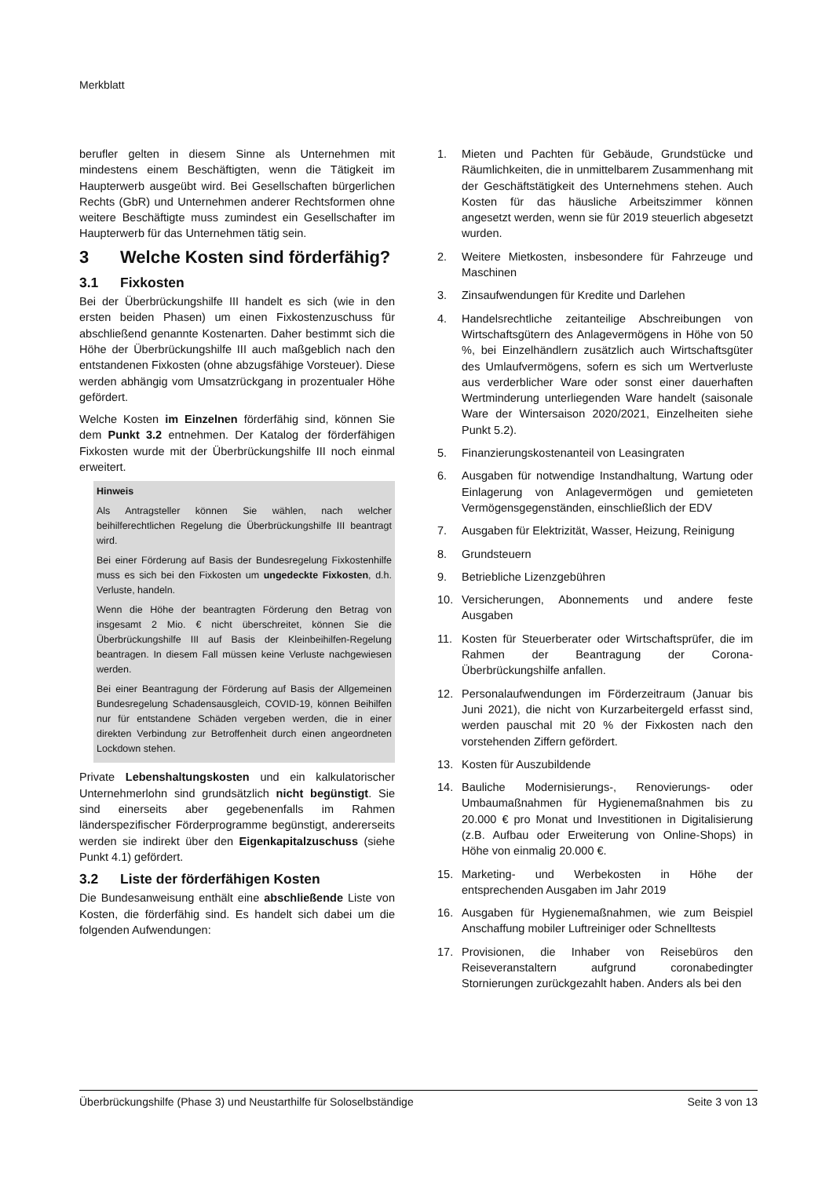Merkblatt
berufler gelten in diesem Sinne als Unternehmen mit mindestens einem Beschäftigten, wenn die Tätigkeit im Haupterwerb ausgeübt wird. Bei Gesellschaften bürgerlichen Rechts (GbR) und Unternehmen anderer Rechtsformen ohne weitere Beschäftigte muss zumindest ein Gesellschafter im Haupterwerb für das Unternehmen tätig sein.
3 Welche Kosten sind förderfähig?
3.1 Fixkosten
Bei der Überbrückungshilfe III handelt es sich (wie in den ersten beiden Phasen) um einen Fixkostenzuschuss für abschließend genannte Kostenarten. Daher bestimmt sich die Höhe der Überbrückungshilfe III auch maßgeblich nach den entstandenen Fixkosten (ohne abzugsfähige Vorsteuer). Diese werden abhängig vom Umsatzrückgang in prozentualer Höhe gefördert.
Welche Kosten im Einzelnen förderfähig sind, können Sie dem Punkt 3.2 entnehmen. Der Katalog der förderfähigen Fixkosten wurde mit der Überbrückungshilfe III noch einmal erweitert.
Hinweis
Als Antragsteller können Sie wählen, nach welcher beihilferechtlichen Regelung die Überbrückungshilfe III beantragt wird.
Bei einer Förderung auf Basis der Bundesregelung Fixkostenhilfe muss es sich bei den Fixkosten um ungedeckte Fixkosten, d.h. Verluste, handeln.
Wenn die Höhe der beantragten Förderung den Betrag von insgesamt 2 Mio. € nicht überschreitet, können Sie die Überbrückungshilfe III auf Basis der Kleinbeihilfen-Regelung beantragen. In diesem Fall müssen keine Verluste nachgewiesen werden.
Bei einer Beantragung der Förderung auf Basis der Allgemeinen Bundesregelung Schadensausgleich, COVID-19, können Beihilfen nur für entstandene Schäden vergeben werden, die in einer direkten Verbindung zur Betroffenheit durch einen angeordneten Lockdown stehen.
Private Lebenshaltungskosten und ein kalkulatorischer Unternehmerlohn sind grundsätzlich nicht begünstigt. Sie sind einerseits aber gegebenenfalls im Rahmen länderspezifischer Förderprogramme begünstigt, andererseits werden sie indirekt über den Eigenkapitalzuschuss (siehe Punkt 4.1) gefördert.
3.2 Liste der förderfähigen Kosten
Die Bundesanweisung enthält eine abschließende Liste von Kosten, die förderfähig sind. Es handelt sich dabei um die folgenden Aufwendungen:
1. Mieten und Pachten für Gebäude, Grundstücke und Räumlichkeiten, die in unmittelbarem Zusammenhang mit der Geschäftstätigkeit des Unternehmens stehen. Auch Kosten für das häusliche Arbeitszimmer können angesetzt werden, wenn sie für 2019 steuerlich abgesetzt wurden.
2. Weitere Mietkosten, insbesondere für Fahrzeuge und Maschinen
3. Zinsaufwendungen für Kredite und Darlehen
4. Handelsrechtliche zeitanteilige Abschreibungen von Wirtschaftsgütern des Anlagevermögens in Höhe von 50 %, bei Einzelhändlern zusätzlich auch Wirtschaftsgüter des Umlaufvermögens, sofern es sich um Wertverluste aus verderblicher Ware oder sonst einer dauerhaften Wertminderung unterliegenden Ware handelt (saisonale Ware der Wintersaison 2020/2021, Einzelheiten siehe Punkt 5.2).
5. Finanzierungskostenanteil von Leasingraten
6. Ausgaben für notwendige Instandhaltung, Wartung oder Einlagerung von Anlagevermögen und gemieteten Vermögensgegenständen, einschließlich der EDV
7. Ausgaben für Elektrizität, Wasser, Heizung, Reinigung
8. Grundsteuern
9. Betriebliche Lizenzgebühren
10. Versicherungen, Abonnements und andere feste Ausgaben
11. Kosten für Steuerberater oder Wirtschaftsprüfer, die im Rahmen der Beantragung der Corona-Überbrückungshilfe anfallen.
12. Personalaufwendungen im Förderzeitraum (Januar bis Juni 2021), die nicht von Kurzarbeitergeld erfasst sind, werden pauschal mit 20 % der Fixkosten nach den vorstehenden Ziffern gefördert.
13. Kosten für Auszubildende
14. Bauliche Modernisierungs-, Renovierungs- oder Umbaumaßnahmen für Hygienemaßnahmen bis zu 20.000 € pro Monat und Investitionen in Digitalisierung (z.B. Aufbau oder Erweiterung von Online-Shops) in Höhe von einmalig 20.000 €.
15. Marketing- und Werbekosten in Höhe der entsprechenden Ausgaben im Jahr 2019
16. Ausgaben für Hygienemaßnahmen, wie zum Beispiel Anschaffung mobiler Luftreiniger oder Schnelltests
17. Provisionen, die Inhaber von Reisebüros den Reiseveranstaltern aufgrund coronabedingter Stornierungen zurückgezahlt haben. Anders als bei den
Überbrückungshilfe (Phase 3) und Neustarthilfe für Soloselbständige Seite 3 von 13